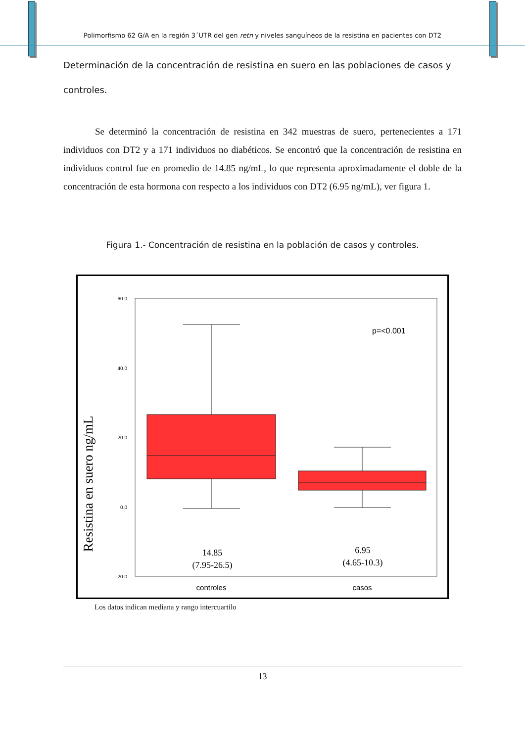Polimorfismo 62 G/A en la región 3´UTR del gen retn y niveles sanguíneos de la resistina en pacientes con DT2
Determinación de la concentración de resistina en suero en las poblaciones de casos y controles.
Se determinó la concentración de resistina en 342 muestras de suero, pertenecientes a 171 individuos con DT2 y a 171 individuos no diabéticos. Se encontró que la concentración de resistina en individuos control fue en promedio de 14.85 ng/mL, lo que representa aproximadamente el doble de la concentración de esta hormona con respecto a los individuos con DT2 (6.95 ng/mL), ver figura 1.
Figura 1.- Concentración de resistina en la población de casos y controles.
Resistina en suero ng/mL
60.0
40.0
20.0
0.0
-20.0
p=<0.001
14.85
(7.95-26.5)
6.95
(4.65-10.3)
controles
casos
Los datos indican mediana y rango intercuartilo
13